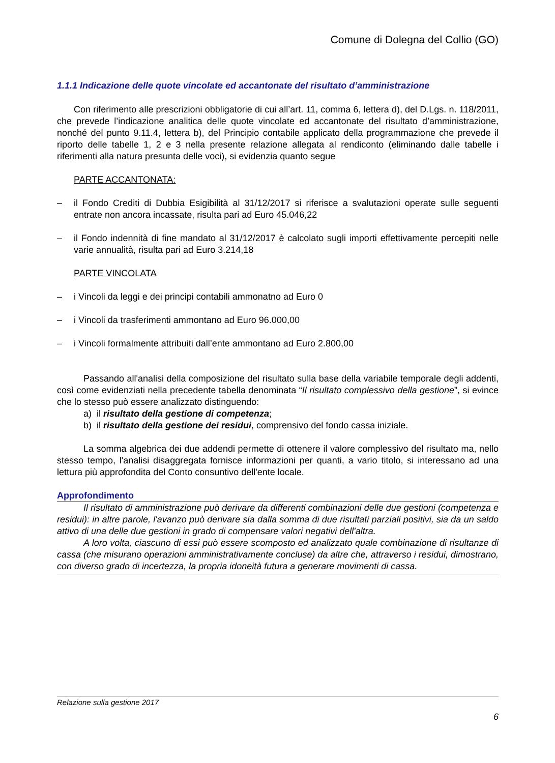Comune di Dolegna del Collio (GO)
1.1.1 Indicazione delle quote vincolate ed accantonate del risultato d’amministrazione
Con riferimento alle prescrizioni obbligatorie di cui all’art. 11, comma 6, lettera d), del D.Lgs. n. 118/2011, che prevede l’indicazione analitica delle quote vincolate ed accantonate del risultato d’amministrazione, nonché del punto 9.11.4, lettera b), del Principio contabile applicato della programmazione che prevede il riporto delle tabelle 1, 2 e 3 nella presente relazione allegata al rendiconto (eliminando dalle tabelle i riferimenti alla natura presunta delle voci), si evidenzia quanto segue
PARTE ACCANTONATA:
– il Fondo Crediti di Dubbia Esigibilità al 31/12/2017 si riferisce a svalutazioni operate sulle seguenti entrate non ancora incassate, risulta pari ad Euro 45.046,22
– il Fondo indennità di fine mandato al 31/12/2017 è calcolato sugli importi effettivamente percepiti nelle varie annualità, risulta pari ad Euro 3.214,18
PARTE VINCOLATA
– i Vincoli da leggi e dei principi contabili ammonatno ad Euro 0
– i Vincoli da trasferimenti ammontano ad Euro 96.000,00
– i Vincoli formalmente attribuiti dall’ente ammontano ad Euro 2.800,00
Passando all'analisi della composizione del risultato sulla base della variabile temporale degli addenti, così come evidenziati nella precedente tabella denominata “Il risultato complessivo della gestione”, si evince che lo stesso può essere analizzato distinguendo:
a) il risultato della gestione di competenza;
b) il risultato della gestione dei residui, comprensivo del fondo cassa iniziale.
La somma algebrica dei due addendi permette di ottenere il valore complessivo del risultato ma, nello stesso tempo, l'analisi disaggregata fornisce informazioni per quanti, a vario titolo, si interessano ad una lettura più approfondita del Conto consuntivo dell'ente locale.
Approfondimento
Il risultato di amministrazione può derivare da differenti combinazioni delle due gestioni (competenza e residui): in altre parole, l'avanzo può derivare sia dalla somma di due risultati parziali positivi, sia da un saldo attivo di una delle due gestioni in grado di compensare valori negativi dell'altra.
A loro volta, ciascuno di essi può essere scomposto ed analizzato quale combinazione di risultanze di cassa (che misurano operazioni amministrativamente concluse) da altre che, attraverso i residui, dimostrano, con diverso grado di incertezza, la propria idoneità futura a generare movimenti di cassa.
Relazione sulla gestione 2017
6